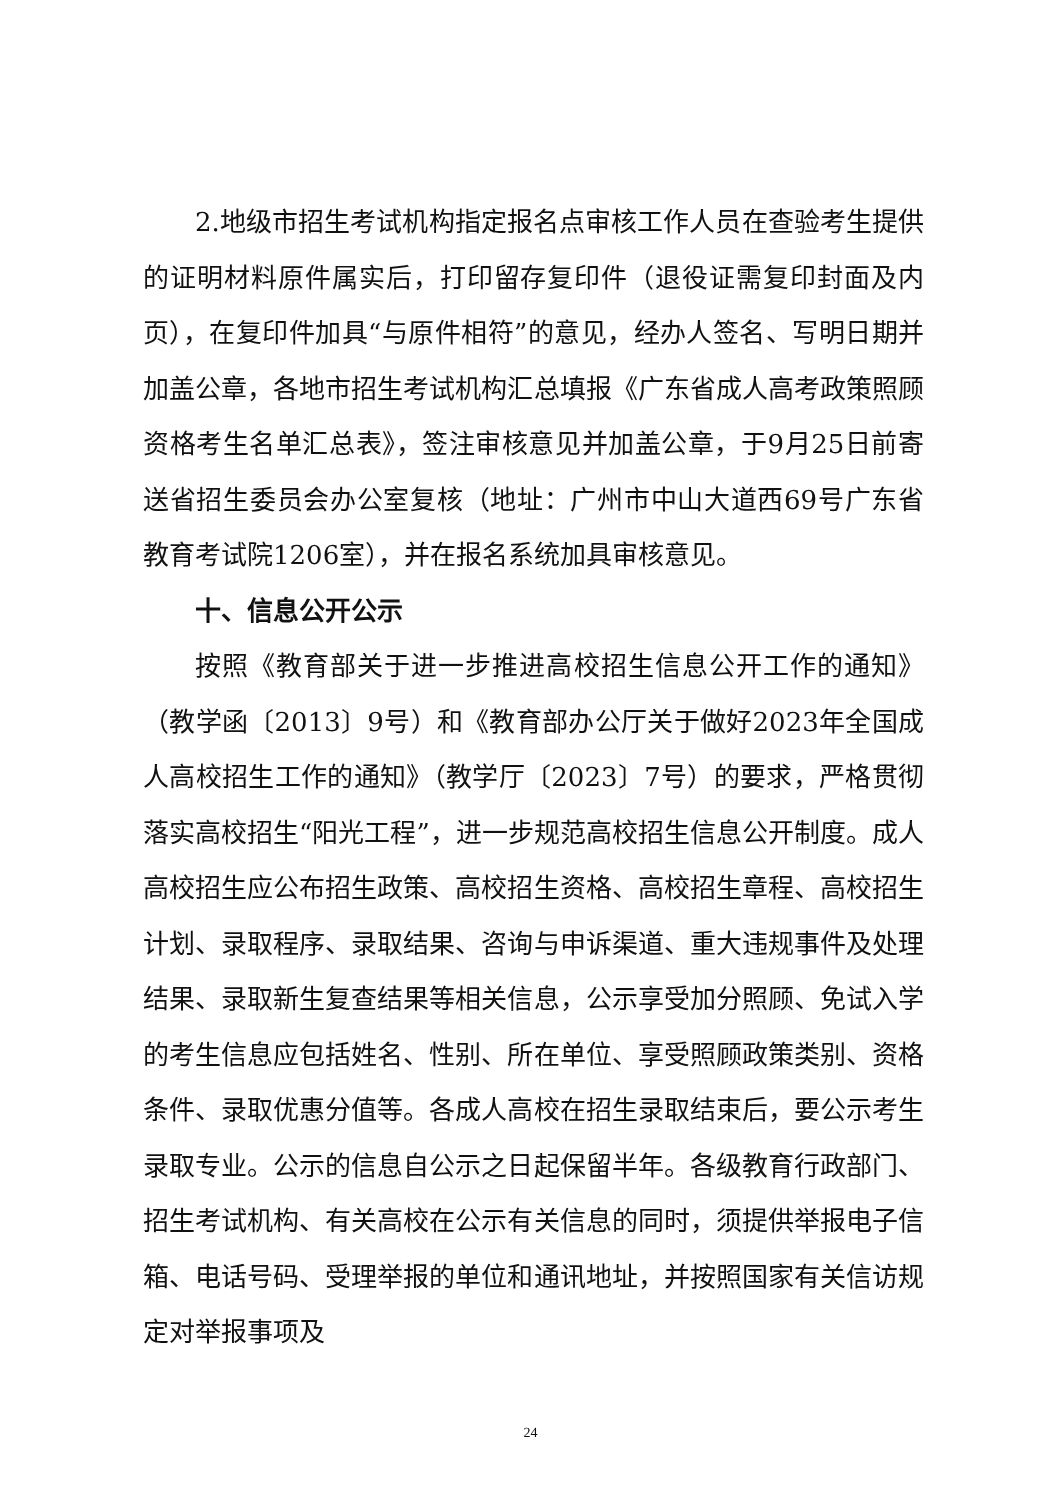2.地级市招生考试机构指定报名点审核工作人员在查验考生提供的证明材料原件属实后，打印留存复印件（退役证需复印封面及内页），在复印件加具“与原件相符”的意见，经办人签名、写明日期并加盖公章，各地市招生考试机构汇总填报《广东省成人高考政策照顾资格考生名单汇总表》，签注审核意见并加盖公章，于9月25日前寄送省招生委员会办公室复核（地址：广州市中山大道西69号广东省教育考试院1206室），并在报名系统加具审核意见。
十、信息公开公示
按照《教育部关于进一步推进高校招生信息公开工作的通知》（教学函〔2013〕9号）和《教育部办公厅关于做好2023年全国成人高校招生工作的通知》（教学厅〔2023〕7号）的要求，严格贯彻落实高校招生“阳光工程”，进一步规范高校招生信息公开制度。成人高校招生应公布招生政策、高校招生资格、高校招生章程、高校招生计划、录取程序、录取结果、咨询与申诉渠道、重大违规事件及处理结果、录取新生复查结果等相关信息，公示享受加分照顾、免试入学的考生信息应包括姓名、性别、所在单位、享受照顾政策类别、资格条件、录取优惠分值等。各成人高校在招生录取结束后，要公示考生录取专业。公示的信息自公示之日起保留半年。各级教育行政部门、招生考试机构、有关高校在公示有关信息的同时，须提供举报电子信箱、电话号码、受理举报的单位和通讯地址，并按照国家有关信访规定对举报事项及
24